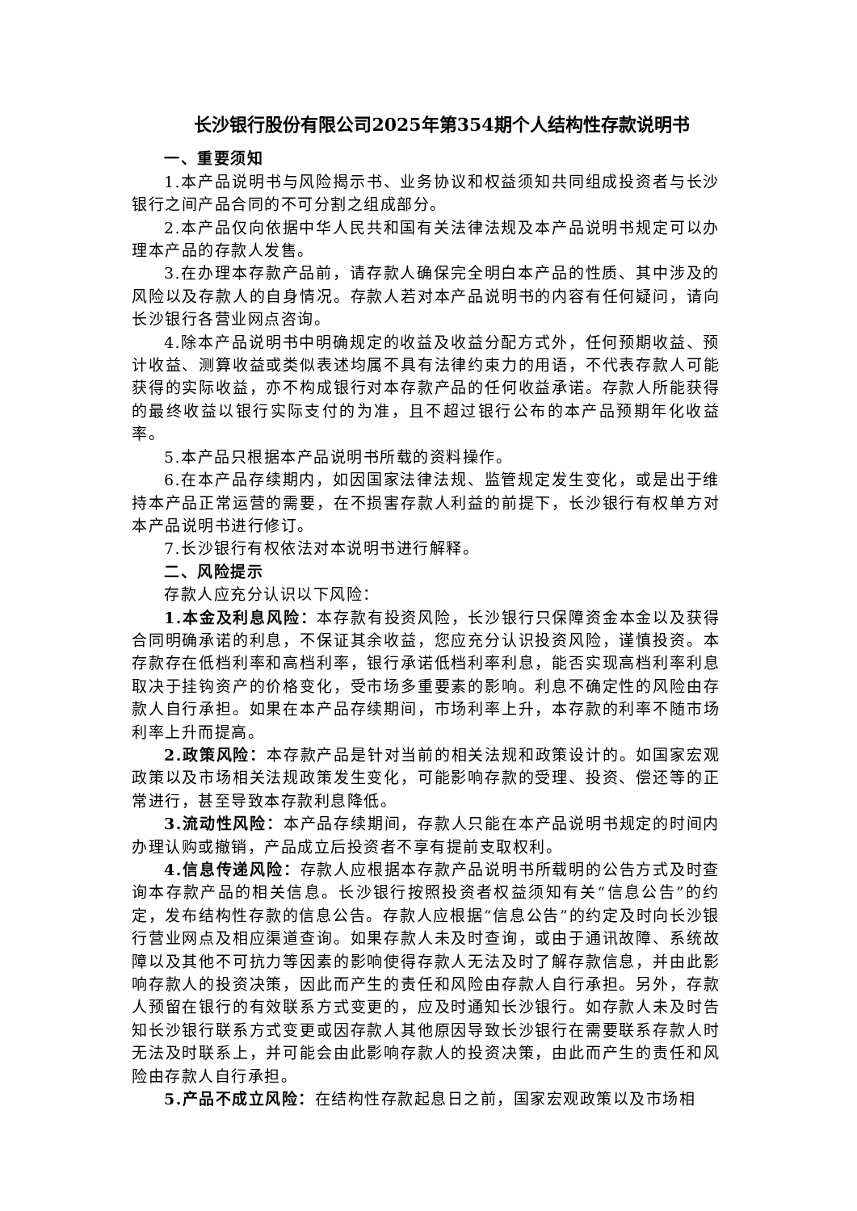长沙银行股份有限公司2025年第354期个人结构性存款说明书
一、重要须知
1.本产品说明书与风险揭示书、业务协议和权益须知共同组成投资者与长沙银行之间产品合同的不可分割之组成部分。
2.本产品仅向依据中华人民共和国有关法律法规及本产品说明书规定可以办理本产品的存款人发售。
3.在办理本存款产品前，请存款人确保完全明白本产品的性质、其中涉及的风险以及存款人的自身情况。存款人若对本产品说明书的内容有任何疑问，请向长沙银行各营业网点咨询。
4.除本产品说明书中明确规定的收益及收益分配方式外，任何预期收益、预计收益、测算收益或类似表述均属不具有法律约束力的用语，不代表存款人可能获得的实际收益，亦不构成银行对本存款产品的任何收益承诺。存款人所能获得的最终收益以银行实际支付的为准，且不超过银行公布的本产品预期年化收益率。
5.本产品只根据本产品说明书所载的资料操作。
6.在本产品存续期内，如因国家法律法规、监管规定发生变化，或是出于维持本产品正常运营的需要，在不损害存款人利益的前提下，长沙银行有权单方对本产品说明书进行修订。
7.长沙银行有权依法对本说明书进行解释。
二、风险提示
存款人应充分认识以下风险：
1.本金及利息风险：本存款有投资风险，长沙银行只保障资金本金以及获得合同明确承诺的利息，不保证其余收益，您应充分认识投资风险，谨慎投资。本存款存在低档利率和高档利率，银行承诺低档利率利息，能否实现高档利率利息取决于挂钩资产的价格变化，受市场多重要素的影响。利息不确定性的风险由存款人自行承担。如果在本产品存续期间，市场利率上升，本存款的利率不随市场利率上升而提高。
2.政策风险：本存款产品是针对当前的相关法规和政策设计的。如国家宏观政策以及市场相关法规政策发生变化，可能影响存款的受理、投资、偿还等的正常进行，甚至导致本存款利息降低。
3.流动性风险：本产品存续期间，存款人只能在本产品说明书规定的时间内办理认购或撤销，产品成立后投资者不享有提前支取权利。
4.信息传递风险：存款人应根据本存款产品说明书所载明的公告方式及时查询本存款产品的相关信息。长沙银行按照投资者权益须知有关“信息公告”的约定，发布结构性存款的信息公告。存款人应根据“信息公告”的约定及时向长沙银行营业网点及相应渠道查询。如果存款人未及时查询，或由于通讯故障、系统故障以及其他不可抗力等因素的影响使得存款人无法及时了解存款信息，并由此影响存款人的投资决策，因此而产生的责任和风险由存款人自行承担。另外，存款人预留在银行的有效联系方式变更的，应及时通知长沙银行。如存款人未及时告知长沙银行联系方式变更或因存款人其他原因导致长沙银行在需要联系存款人时无法及时联系上，并可能会由此影响存款人的投资决策，由此而产生的责任和风险由存款人自行承担。
5.产品不成立风险：在结构性存款起息日之前，国家宏观政策以及市场相